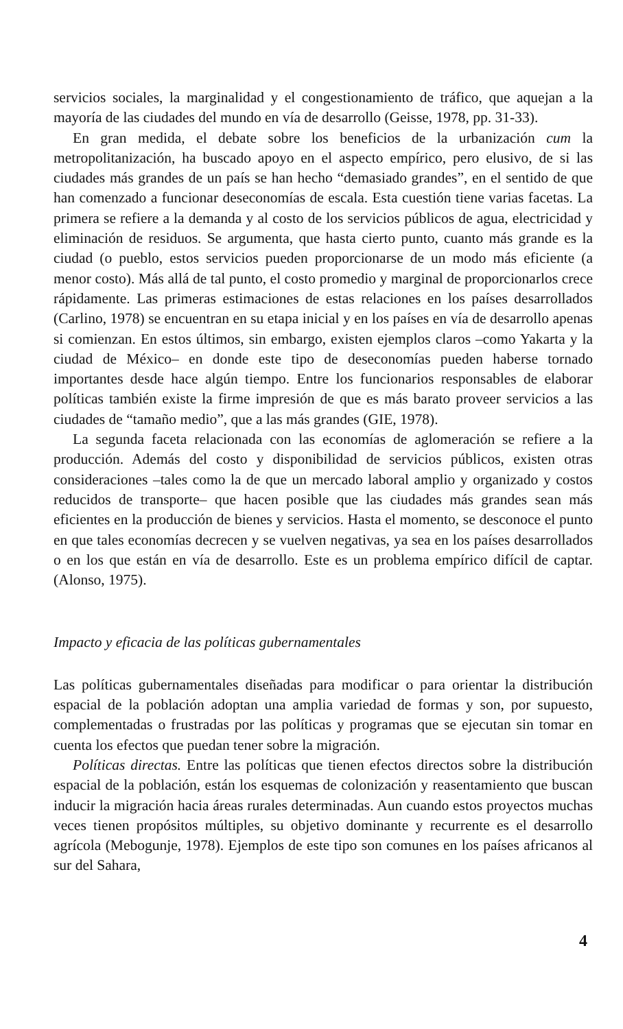servicios sociales, la marginalidad y el congestionamiento de tráfico, que aquejan a la mayoría de las ciudades del mundo en vía de desarrollo (Geisse, 1978, pp. 31-33).
En gran medida, el debate sobre los beneficios de la urbanización cum la metropolitanización, ha buscado apoyo en el aspecto empírico, pero elusivo, de si las ciudades más grandes de un país se han hecho “demasiado grandes”, en el sentido de que han comenzado a funcionar deseconomías de escala. Esta cuestión tiene varias facetas. La primera se refiere a la demanda y al costo de los servicios públicos de agua, electricidad y eliminación de residuos. Se argumenta, que hasta cierto punto, cuanto más grande es la ciudad (o pueblo, estos servicios pueden proporcionarse de un modo más eficiente (a menor costo). Más allá de tal punto, el costo promedio y marginal de proporcionarlos crece rápidamente. Las primeras estimaciones de estas relaciones en los países desarrollados (Carlino, 1978) se encuentran en su etapa inicial y en los países en vía de desarrollo apenas si comienzan. En estos últimos, sin embargo, existen ejemplos claros –como Yakarta y la ciudad de México– en donde este tipo de deseconomías pueden haberse tornado importantes desde hace algún tiempo. Entre los funcionarios responsables de elaborar políticas también existe la firme impresión de que es más barato proveer servicios a las ciudades de “tamaño medio”, que a las más grandes (GIE, 1978).
La segunda faceta relacionada con las economías de aglomeración se refiere a la producción. Además del costo y disponibilidad de servicios públicos, existen otras consideraciones –tales como la de que un mercado laboral amplio y organizado y costos reducidos de transporte– que hacen posible que las ciudades más grandes sean más eficientes en la producción de bienes y servicios. Hasta el momento, se desconoce el punto en que tales economías decrecen y se vuelven negativas, ya sea en los países desarrollados o en los que están en vía de desarrollo. Este es un problema empírico difícil de captar. (Alonso, 1975).
Impacto y eficacia de las políticas gubernamentales
Las políticas gubernamentales diseñadas para modificar o para orientar la distribución espacial de la población adoptan una amplia variedad de formas y son, por supuesto, complementadas o frustradas por las políticas y programas que se ejecutan sin tomar en cuenta los efectos que puedan tener sobre la migración.
Políticas directas. Entre las políticas que tienen efectos directos sobre la distribución espacial de la población, están los esquemas de colonización y reasentamiento que buscan inducir la migración hacia áreas rurales determinadas. Aun cuando estos proyectos muchas veces tienen propósitos múltiples, su objetivo dominante y recurrente es el desarrollo agrícola (Mebogunje, 1978). Ejemplos de este tipo son comunes en los países africanos al sur del Sahara,
4